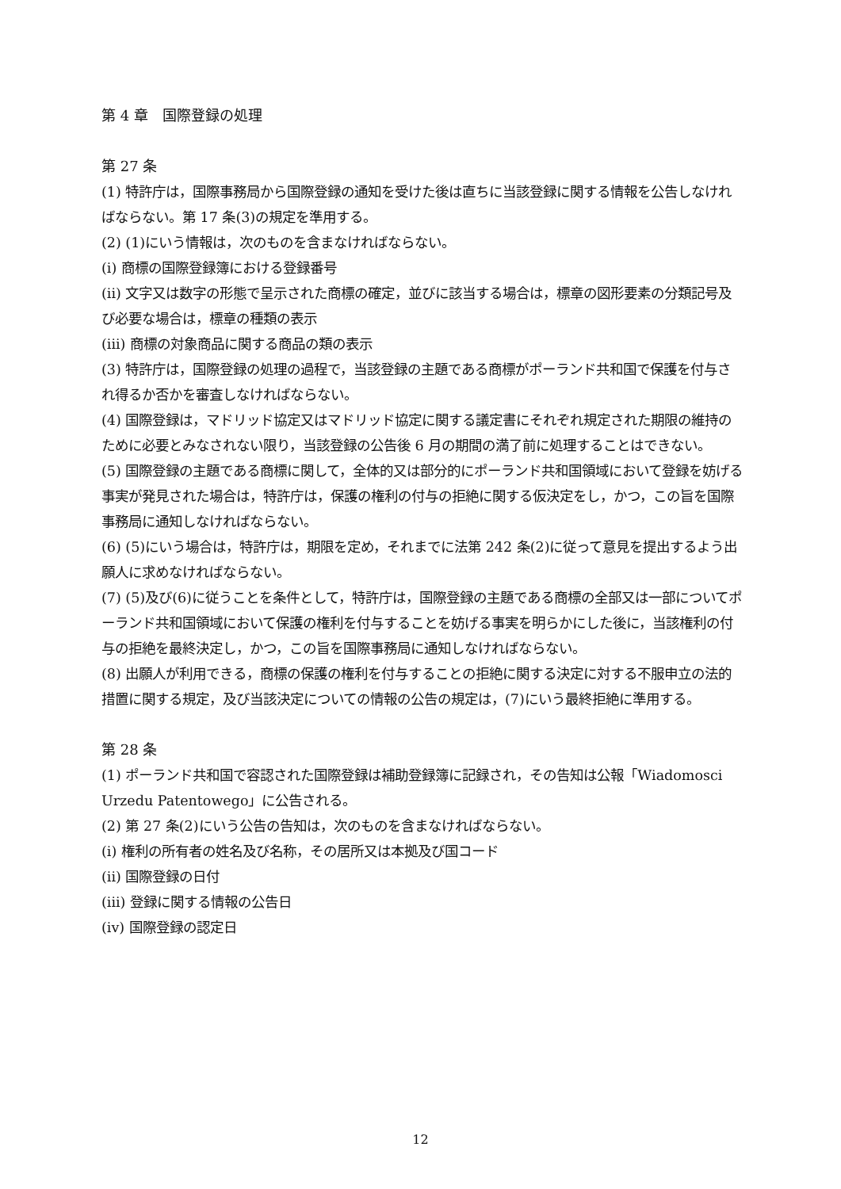第 4 章　国際登録の処理
第 27 条
(1) 特許庁は，国際事務局から国際登録の通知を受けた後は直ちに当該登録に関する情報を公告しなければならない。第 17 条(3)の規定を準用する。
(2) (1)にいう情報は，次のものを含まなければならない。
(i) 商標の国際登録簿における登録番号
(ii) 文字又は数字の形態で呈示された商標の確定，並びに該当する場合は，標章の図形要素の分類記号及び必要な場合は，標章の種類の表示
(iii) 商標の対象商品に関する商品の類の表示
(3) 特許庁は，国際登録の処理の過程で，当該登録の主題である商標がポーランド共和国で保護を付与され得るか否かを審査しなければならない。
(4) 国際登録は，マドリッド協定又はマドリッド協定に関する議定書にそれぞれ規定された期限の維持のために必要とみなされない限り，当該登録の公告後 6 月の期間の満了前に処理することはできない。
(5) 国際登録の主題である商標に関して，全体的又は部分的にポーランド共和国領域において登録を妨げる事実が発見された場合は，特許庁は，保護の権利の付与の拒絶に関する仮決定をし，かつ，この旨を国際事務局に通知しなければならない。
(6) (5)にいう場合は，特許庁は，期限を定め，それまでに法第 242 条(2)に従って意見を提出するよう出願人に求めなければならない。
(7) (5)及び(6)に従うことを条件として，特許庁は，国際登録の主題である商標の全部又は一部についてポーランド共和国領域において保護の権利を付与することを妨げる事実を明らかにした後に，当該権利の付与の拒絶を最終決定し，かつ，この旨を国際事務局に通知しなければならない。
(8) 出願人が利用できる，商標の保護の権利を付与することの拒絶に関する決定に対する不服申立の法的措置に関する規定，及び当該決定についての情報の公告の規定は，(7)にいう最終拒絶に準用する。
第 28 条
(1) ポーランド共和国で容認された国際登録は補助登録簿に記録され，その告知は公報「Wiadomosci Urzedu Patentowego」に公告される。
(2) 第 27 条(2)にいう公告の告知は，次のものを含まなければならない。
(i) 権利の所有者の姓名及び名称，その居所又は本拠及び国コード
(ii) 国際登録の日付
(iii) 登録に関する情報の公告日
(iv) 国際登録の認定日
12